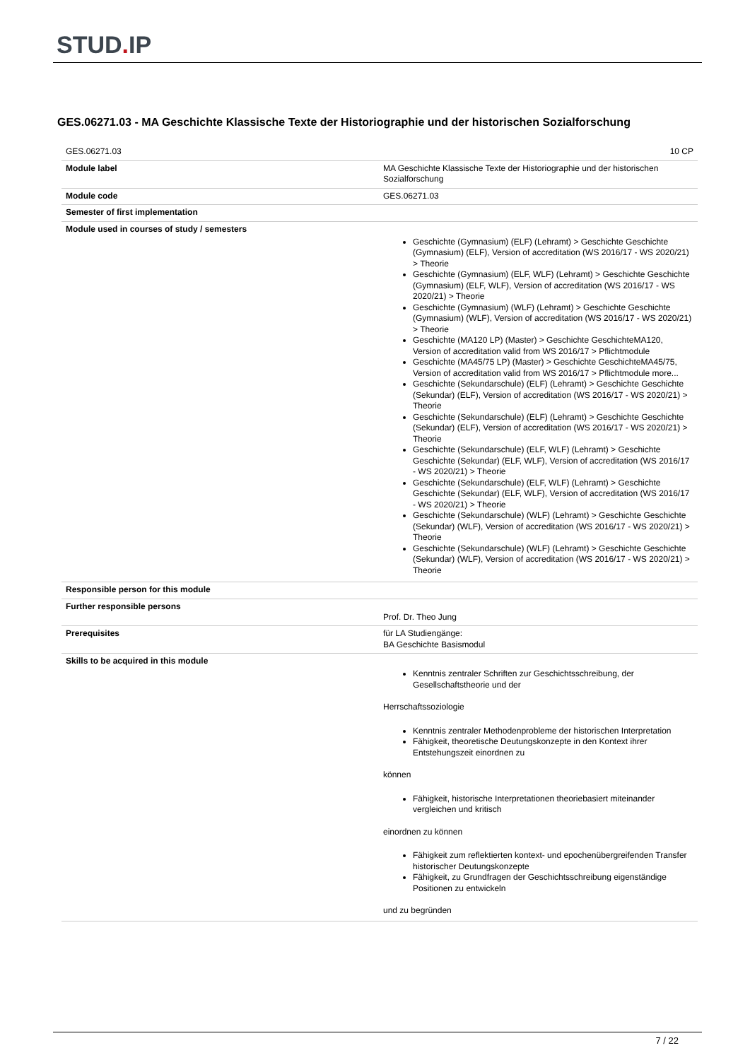STUD. IP
GES.06271.03 - MA Geschichte Klassische Texte der Historiographie und der historischen Sozialforschung
| GES.06271.03 | 10 CP |
| Module label | MA Geschichte Klassische Texte der Historiographie und der historischen Sozialforschung |
| Module code | GES.06271.03 |
| Semester of first implementation | |
| Module used in courses of study / semesters | Geschichte (Gymnasium) (ELF) (Lehramt) > Geschichte Geschichte (Gymnasium) (ELF), Version of accreditation (WS 2016/17 - WS 2020/21) > Theorie Geschichte (Gymnasium) (ELF, WLF) (Lehramt) > Geschichte Geschichte (Gymnasium) (ELF, WLF), Version of accreditation (WS 2016/17 - WS 2020/21) > Theorie Geschichte (Gymnasium) (WLF) (Lehramt) > Geschichte Geschichte (Gymnasium) (WLF), Version of accreditation (WS 2016/17 - WS 2020/21) > Theorie Geschichte (MA120 LP) (Master) > Geschichte GeschichteMA120, Version of accreditation valid from WS 2016/17 > Pflichtmodule Geschichte (MA45/75 LP) (Master) > Geschichte GeschichteMA45/75, Version of accreditation valid from WS 2016/17 > Pflichtmodule more... Geschichte (Sekundarschule) (ELF) (Lehramt) > Geschichte Geschichte (Sekundar) (ELF), Version of accreditation (WS 2016/17 - WS 2020/21) > Theorie Geschichte (Sekundarschule) (ELF) (Lehramt) > Geschichte Geschichte (Sekundar) (ELF), Version of accreditation (WS 2016/17 - WS 2020/21) > Theorie Geschichte (Sekundarschule) (ELF, WLF) (Lehramt) > Geschichte Geschichte (Sekundar) (ELF, WLF), Version of accreditation (WS 2016/17 - WS 2020/21) > Theorie Geschichte (Sekundarschule) (ELF, WLF) (Lehramt) > Geschichte Geschichte (Sekundar) (ELF, WLF), Version of accreditation (WS 2016/17 - WS 2020/21) > Theorie Geschichte (Sekundarschule) (WLF) (Lehramt) > Geschichte Geschichte (Sekundar) (WLF), Version of accreditation (WS 2016/17 - WS 2020/21) > Theorie Geschichte (Sekundarschule) (WLF) (Lehramt) > Geschichte Geschichte (Sekundar) (WLF), Version of accreditation (WS 2016/17 - WS 2020/21) > Theorie |
| Responsible person for this module | |
| Further responsible persons | Prof. Dr. Theo Jung |
| Prerequisites | für LA Studiengänge: BA Geschichte Basismodul |
| Skills to be acquired in this module | Kenntnis zentraler Schriften zur Geschichtsschreibung, der Gesellschaftstheorie und der Herrschaftssoziologie Kenntnis zentraler Methodenprobleme der historischen Interpretation Fähigkeit, theoretische Deutungskonzepte in den Kontext ihrer Entstehungszeit einordnen zu können Fähigkeit, historische Interpretationen theoriebasiert miteinander vergleichen und kritisch einordnen zu können Fähigkeit zum reflektierten kontext- und epochenübergreifenden Transfer historischer Deutungskonzepte Fähigkeit, zu Grundfragen der Geschichtsschreibung eigenständige Positionen zu entwickeln und zu begründen |
7 / 22